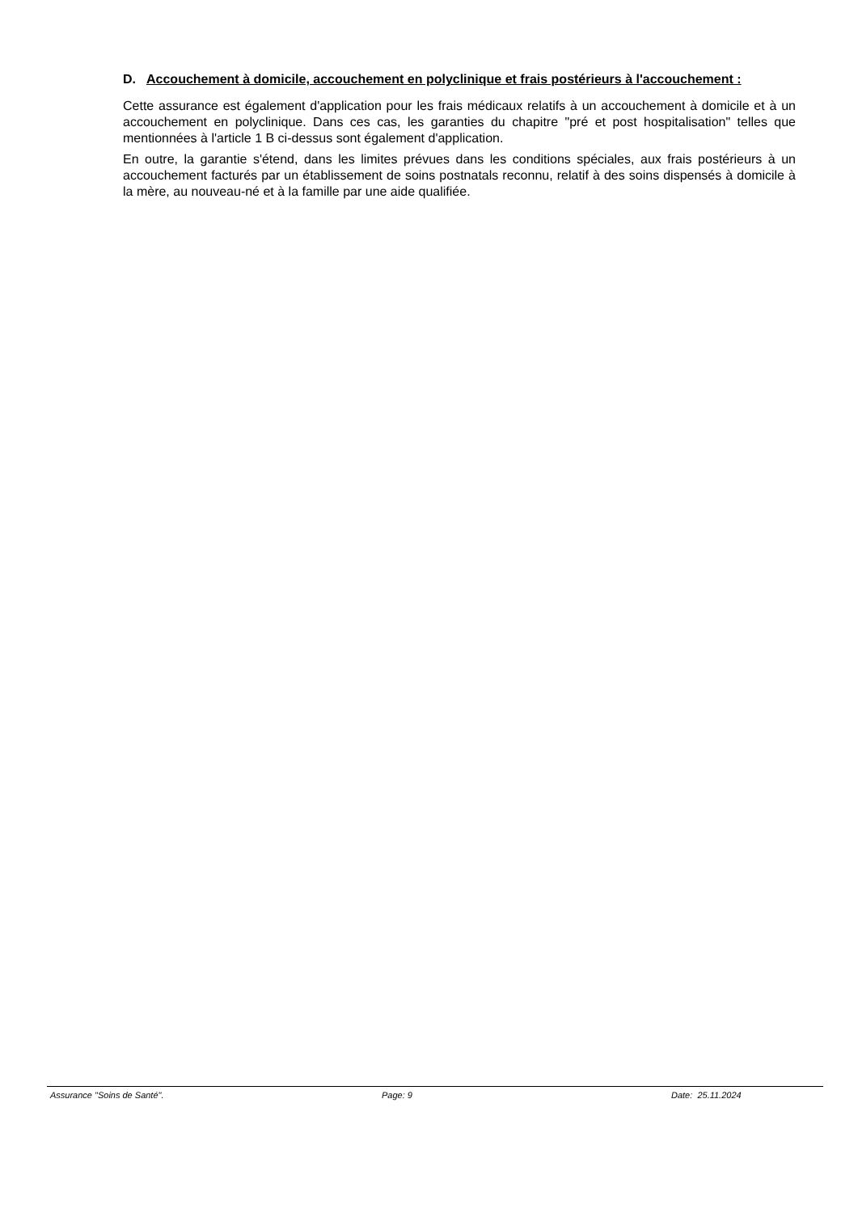D. Accouchement à domicile, accouchement en polyclinique et frais postérieurs à l'accouchement :
Cette assurance est également d'application pour les frais médicaux relatifs à un accouchement à domicile et à un accouchement en polyclinique. Dans ces cas, les garanties du chapitre "pré et post hospitalisation" telles que mentionnées à l'article 1 B ci-dessus sont également d'application.
En outre, la garantie s'étend, dans les limites prévues dans les conditions spéciales, aux frais postérieurs à un accouchement facturés par un établissement de soins postnatals reconnu, relatif à des soins dispensés à domicile à la mère, au nouveau-né et à la famille par une aide qualifiée.
Assurance "Soins de Santé". Page: 9 Date: 25.11.2024